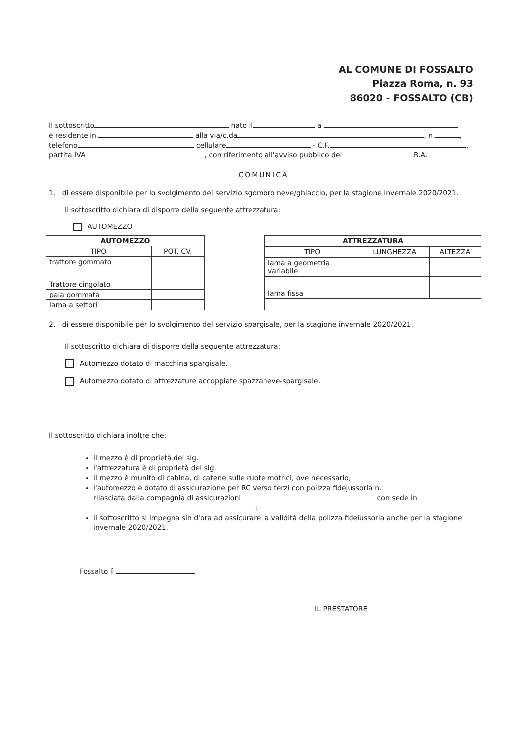AL COMUNE DI FOSSALTO
Piazza Roma, n. 93
86020 - FOSSALTO (CB)
Il sottoscritto nato il a
e residente in alla via/c.da , n. ,
telefono cellulare - C.F. ,
partita IVA , con riferimento all'avviso pubblico del R.A.
COMUNICA
1. di essere disponibile per lo svolgimento del servizio sgombro neve/ghiaccio, per la stagione invernale 2020/2021.
Il sottoscritto dichiara di disporre della seguente attrezzatura:
AUTOMEZZO
| AUTOMEZZO | |
| --- | --- |
| TIPO | POT. CV. |
| trattore gommato | |
| Trattore cingolato | |
| pala gommata | |
| lama a settori | |
| ATTREZZATURA | | |
| --- | --- | --- |
| TIPO | LUNGHEZZA | ALTEZZA |
| lama a geometria variabile | | |
| lama fissa | | |
2. di essere disponibile per lo svolgimento del servizio spargisale, per la stagione invernale 2020/2021.
Il sottoscritto dichiara di disporre della seguente attrezzatura:
Automezzo dotato di macchina spargisale.
Automezzo dotato di attrezzature accoppiate spazzaneve-spargisale.
Il sottoscritto dichiara inoltre che:
il mezzo è di proprietà del sig.
l'attrezzatura è di proprietà del sig.
il mezzo è munito di cabina, di catene sulle ruote motrici, ove necessario;
l'automezzo è dotato di assicurazione per RC verso terzi con polizza fidejussoria n.
rilasciata dalla compagnia di assicurazioni con sede in ;
il sottoscritto si impegna sin d'ora ad assicurare la validità della polizza fideiussoria anche per la stagione invernale 2020/2021.
Fossalto lì
IL PRESTATORE